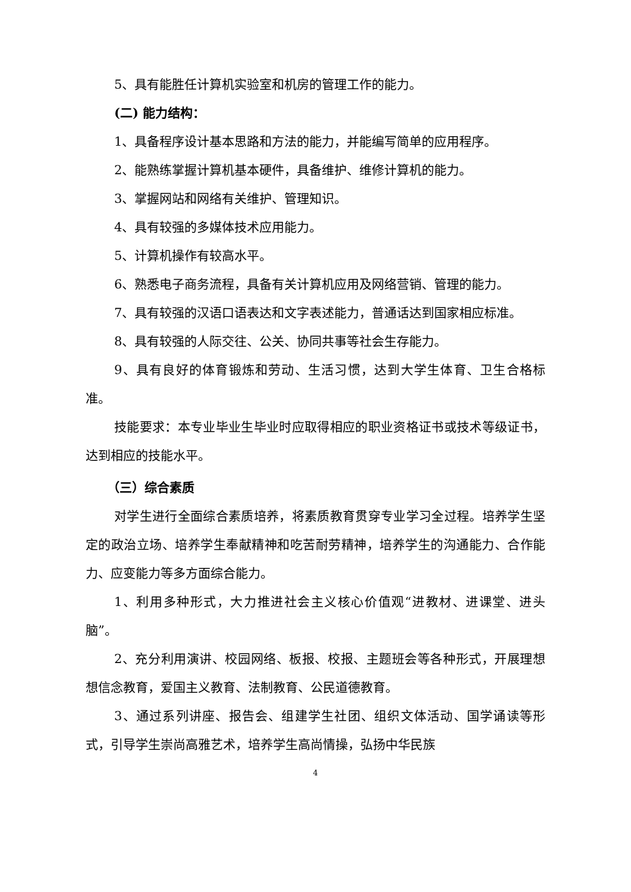5、具有能胜任计算机实验室和机房的管理工作的能力。
(二) 能力结构：
1、具备程序设计基本思路和方法的能力，并能编写简单的应用程序。
2、能熟练掌握计算机基本硬件，具备维护、维修计算机的能力。
3、掌握网站和网络有关维护、管理知识。
4、具有较强的多媒体技术应用能力。
5、计算机操作有较高水平。
6、熟悉电子商务流程，具备有关计算机应用及网络营销、管理的能力。
7、具有较强的汉语口语表达和文字表述能力，普通话达到国家相应标准。
8、具有较强的人际交往、公关、协同共事等社会生存能力。
9、具有良好的体育锻炼和劳动、生活习惯，达到大学生体育、卫生合格标准。
技能要求：本专业毕业生毕业时应取得相应的职业资格证书或技术等级证书，达到相应的技能水平。
（三）综合素质
对学生进行全面综合素质培养，将素质教育贯穿专业学习全过程。培养学生坚定的政治立场、培养学生奉献精神和吃苦耐劳精神，培养学生的沟通能力、合作能力、应变能力等多方面综合能力。
1、利用多种形式，大力推进社会主义核心价值观“进教材、进课堂、进头脑”。
2、充分利用演讲、校园网络、板报、校报、主题班会等各种形式，开展理想想信念教育，爱国主义教育、法制教育、公民道德教育。
3、通过系列讲座、报告会、组建学生社团、组织文体活动、国学诵读等形式，引导学生崇尚高雅艺术，培养学生高尚情操，弘扬中华民族
4